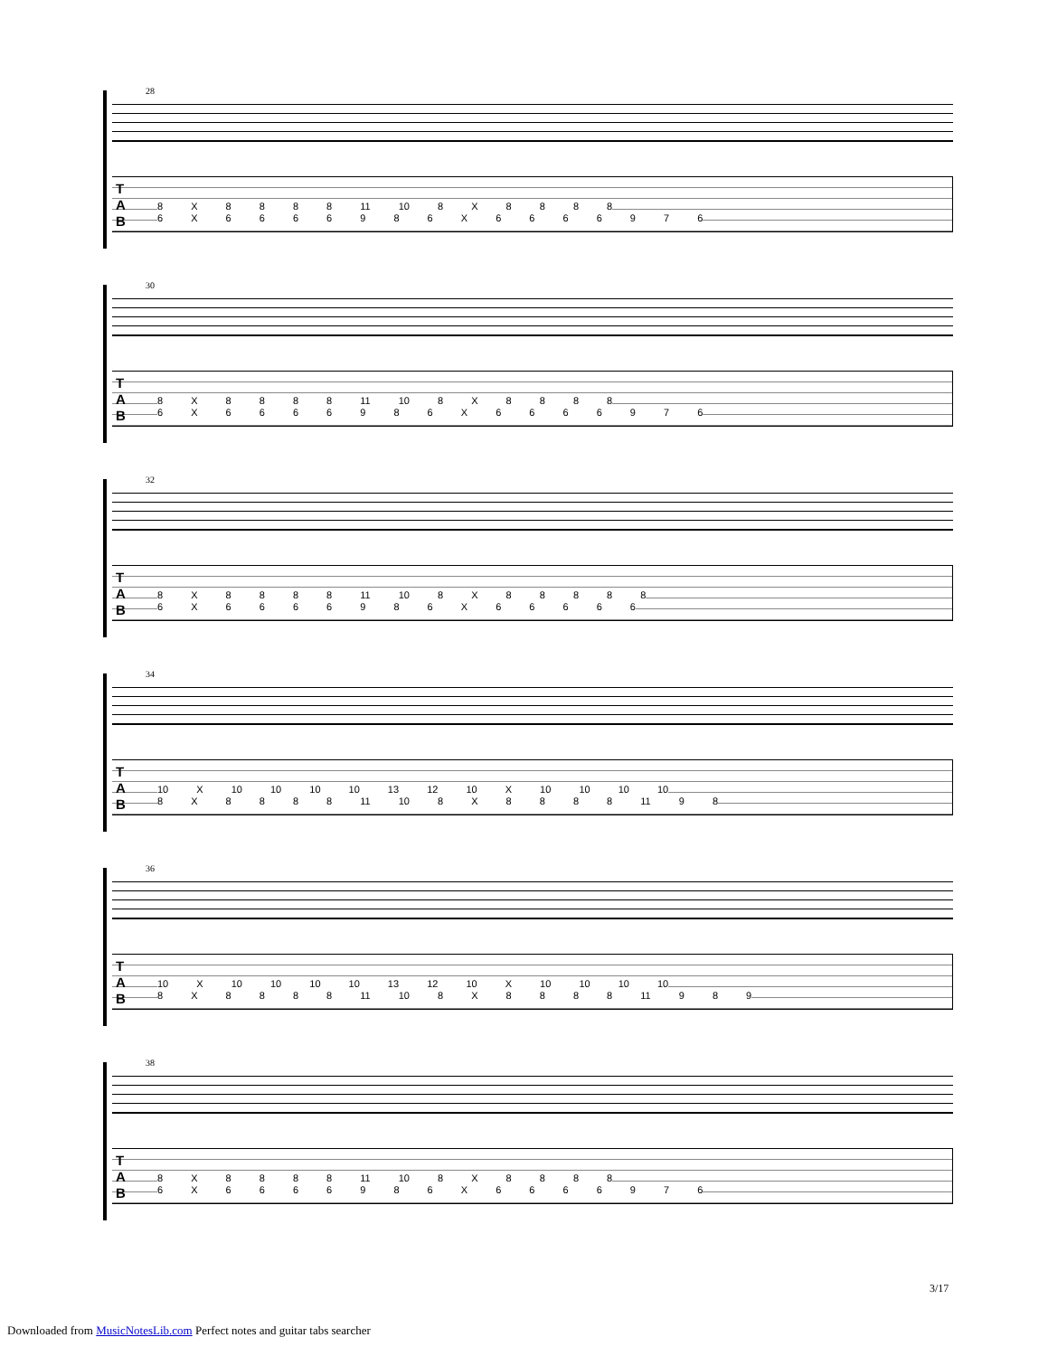28
T
A
B
8 X 8 8 8 8 11 10 8 X 8 8 8 8
6 X 6 6 6 6 9 8 6 X 6 6 6 6 9 7 6
30
T
A
B
8 X 8 8 8 8 11 10 8 X 8 8 8 8
6 X 6 6 6 6 9 8 6 X 6 6 6 6 9 7 6
32
T
A
B
8 X 8 8 8 8 11 10 8 X 8 8 8 8 8
6 X 6 6 6 6 9 8 6 X 6 6 6 6 6
34
T
A
B
10 X 10 10 10 10 13 12 10 X 10 10 10 10
8 X 8 8 8 8 11 10 8 X 8 8 8 8 11 9 8
36
T
A
B
10 X 10 10 10 10 13 12 10 X 10 10 10 10
8 X 8 8 8 8 11 10 8 X 8 8 8 8 11 9 8 9
38
T
A
B
8 X 8 8 8 8 11 10 8 X 8 8 8 8
6 X 6 6 6 6 9 8 6 X 6 6 6 6 9 7 6
3/17
Downloaded from MusicNotesLib.com Perfect notes and guitar tabs searcher